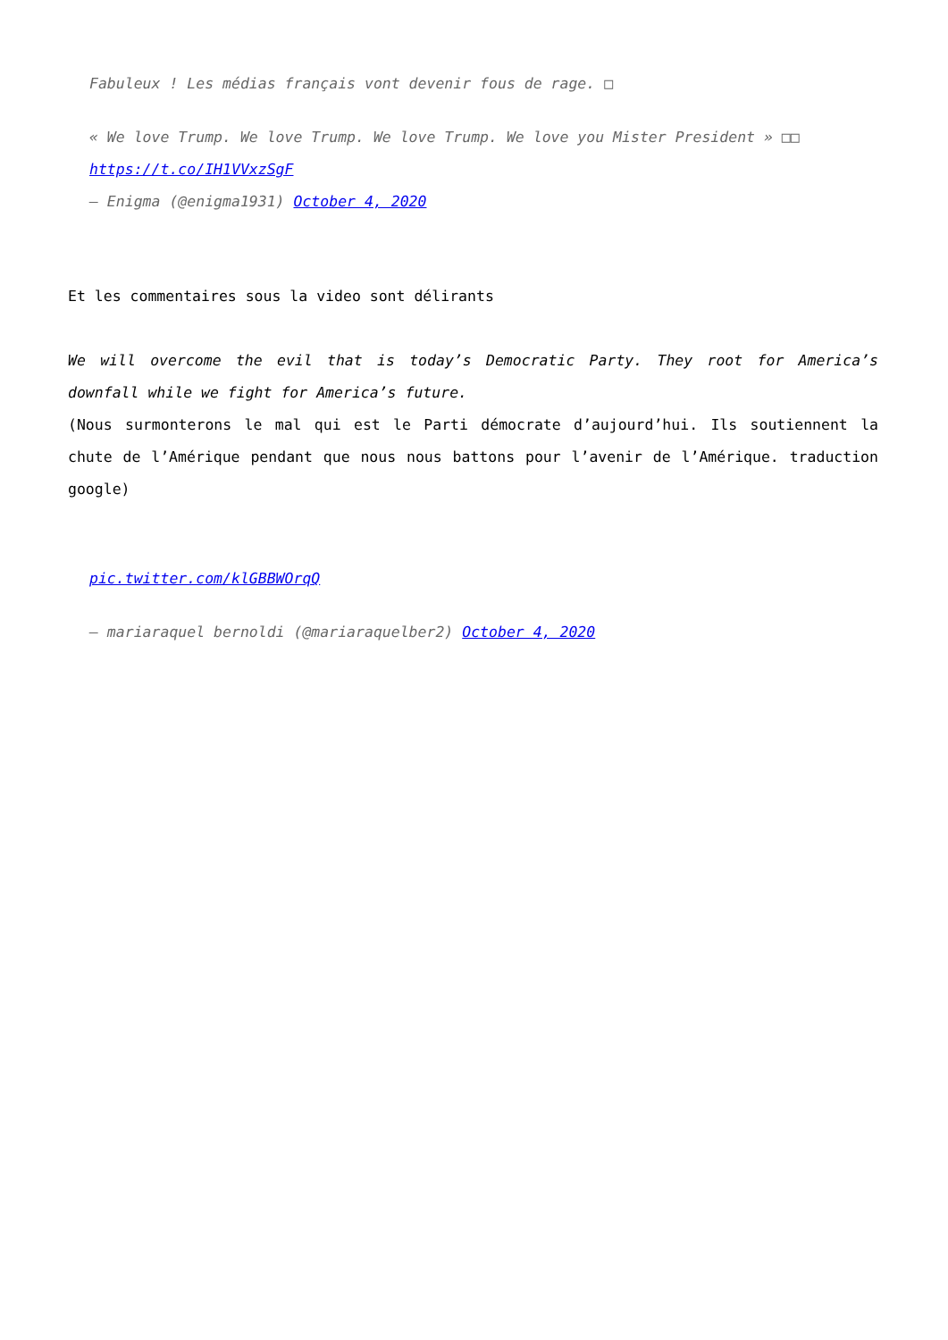Fabuleux ! Les médias français vont devenir fous de rage. □
« We love Trump. We love Trump. We love Trump. We love you Mister President » □□ https://t.co/IH1VVxzSgF
— Enigma (@enigma1931) October 4, 2020
Et les commentaires sous la video sont délirants
We will overcome the evil that is today’s Democratic Party. They root for America’s downfall while we fight for America’s future.
(Nous surmonterons le mal qui est le Parti démocrate d’aujourd’hui. Ils soutiennent la chute de l’Amérique pendant que nous nous battons pour l’avenir de l’Amérique. traduction google)
pic.twitter.com/klGBBWOrqQ
— mariaraquel bernoldi (@mariaraquelber2) October 4, 2020